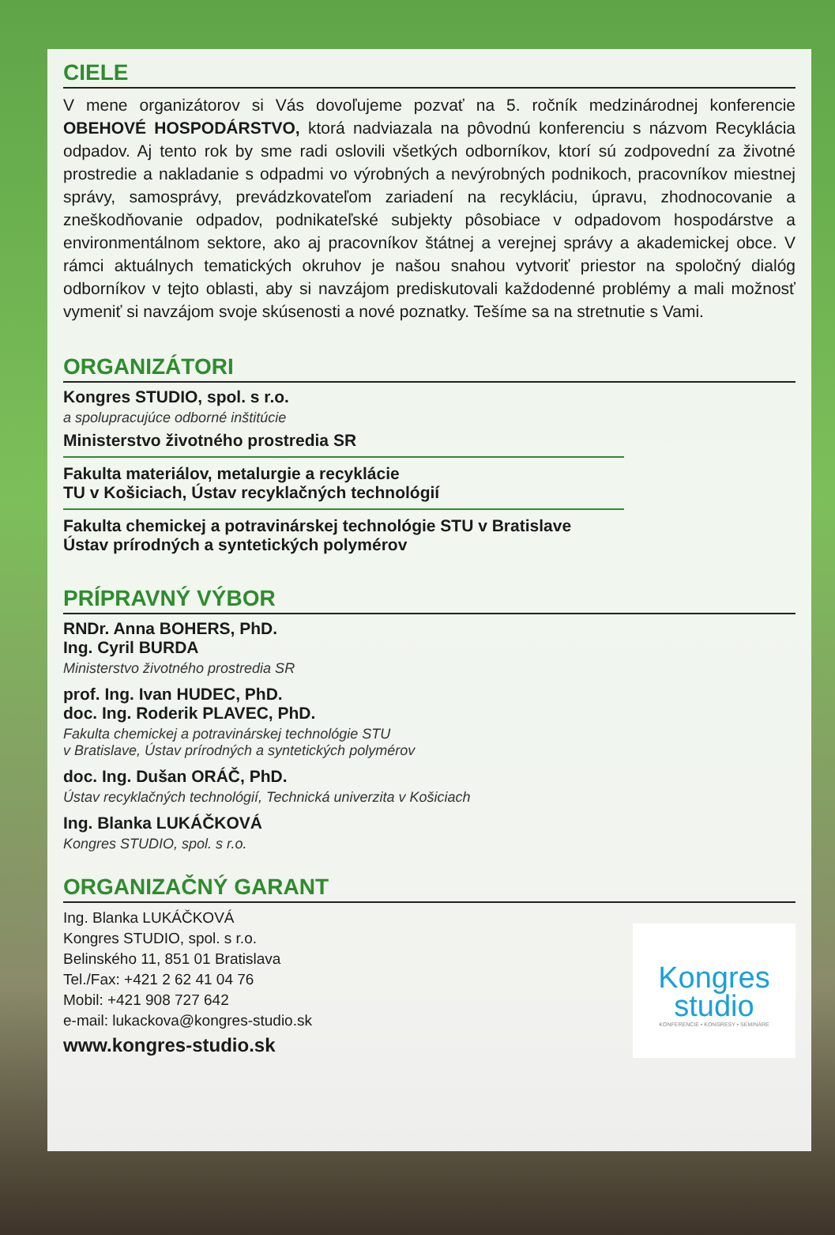CIELE
V mene organizátorov si Vás dovoľujeme pozvať na 5. ročník medzinárodnej konferencie OBEHOVÉ HOSPODÁRSTVO, ktorá nadviazala na pôvodnú konferenciu s názvom Recyklácia odpadov. Aj tento rok by sme radi oslovili všetkých odborníkov, ktorí sú zodpovední za životné prostredie a nakladanie s odpadmi vo výrobných a nevýrobných podnikoch, pracovníkov miestnej správy, samosprávy, prevádzkovateľom zariadení na recykláciu, úpravu, zhodnocovanie a zneškodňovanie odpadov, podnikateľské subjekty pôsobiace v odpadovom hospodárstve a environmentálnom sektore, ako aj pracovníkov štátnej a verejnej správy a akademickej obce. V rámci aktuálnych tematických okruhov je našou snahou vytvoriť priestor na spoločný dialóg odborníkov v tejto oblasti, aby si navzájom prediskutovali každodenné problémy a mali možnosť vymeniť si navzájom svoje skúsenosti a nové poznatky. Tešíme sa na stretnutie s Vami.
ORGANIZÁTORI
Kongres STUDIO, spol. s r.o.
a spolupracujúce odborné inštitúcie
Ministerstvo životného prostredia SR
Fakulta materiálov, metalurgie a recyklácie
TU v Košiciach, Ústav recyklačných technológií
Fakulta chemickej a potravinárskej technológie STU v Bratislave
Ústav prírodných a syntetických polymérov
PRÍPRAVNÝ VÝBOR
RNDr. Anna BOHERS, PhD.
Ing. Cyril BURDA
Ministerstvo životného prostredia SR
prof. Ing. Ivan HUDEC, PhD.
doc. Ing. Roderik PLAVEC, PhD.
Fakulta chemickej a potravinárskej technológie STU
v Bratislave, Ústav prírodných a syntetických polymérov
doc. Ing. Dušan ORÁČ, PhD.
Ústav recyklačných technológií, Technická univerzita v Košiciach
Ing. Blanka LUKÁČKOVÁ
Kongres STUDIO, spol. s r.o.
ORGANIZAČNÝ GARANT
Kongres
studio
KONFERENCIE • KONGRESY • SEMINÁRE
Ing. Blanka LUKÁČKOVÁ
Kongres STUDIO, spol. s r.o.
Belinského 11, 851 01 Bratislava
Tel./Fax: +421 2 62 41 04 76
Mobil: +421 908 727 642
e-mail: lukackova@kongres-studio.sk
www.kongres-studio.sk